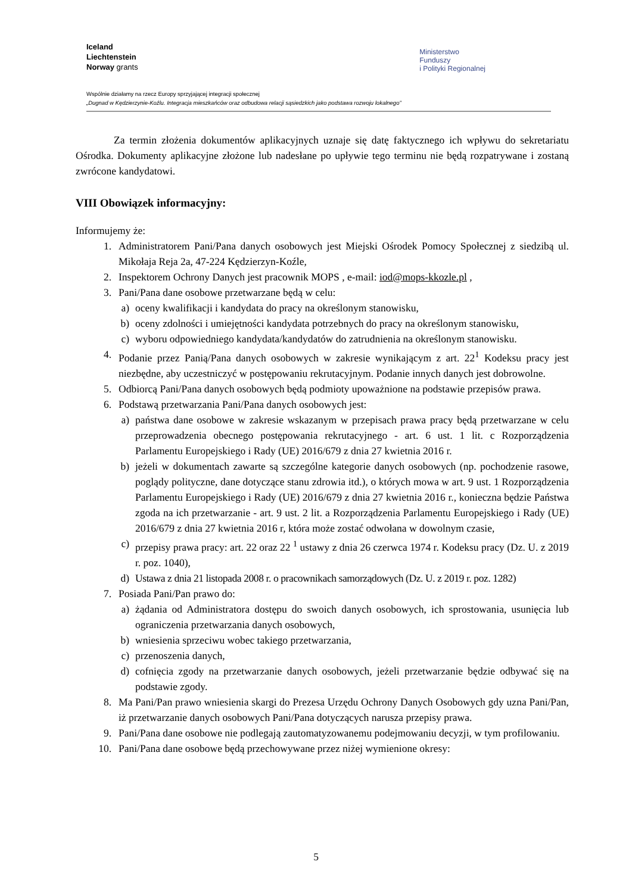Iceland
Liechtenstein
Norway grants
Ministerstwo
Funduszy
i Polityki Regionalnej
Wspólnie działamy na rzecz Europy sprzyjającej integracji społecznej
„Dugnad w Kędzierzynie-Koźlu. Integracja mieszkańców oraz odbudowa relacji sąsiedzkich jako podstawa rozwoju lokalnego”
Za termin złożenia dokumentów aplikacyjnych uznaje się datę faktycznego ich wpływu do sekretariatu Ośrodka. Dokumenty aplikacyjne złożone lub nadesłane po upływie tego terminu nie będą rozpatrywane i zostaną zwrócone kandydatowi.
VIII Obowiązek informacyjny:
Informujemy że:
1. Administratorem Pani/Pana danych osobowych jest Miejski Ośrodek Pomocy Społecznej z siedzibą ul. Mikołaja Reja 2a, 47-224 Kędzierzyn-Koźle,
2. Inspektorem Ochrony Danych jest pracownik MOPS , e-mail: iod@mops-kkozle.pl ,
3. Pani/Pana dane osobowe przetwarzane będą w celu:
a) oceny kwalifikacji i kandydata do pracy na określonym stanowisku,
b) oceny zdolności i umiejętności kandydata potrzebnych do pracy na określonym stanowisku,
c) wyboru odpowiedniego kandydata/kandydatów do zatrudnienia na określonym stanowisku.
4. Podanie przez Panią/Pana danych osobowych w zakresie wynikającym z art. 22<sup>1</sup> Kodeksu pracy jest niezbędne, aby uczestniczyć w postępowaniu rekrutacyjnym. Podanie innych danych jest dobrowolne.
5. Odbiorcą Pani/Pana danych osobowych będą podmioty upoważnione na podstawie przepisów prawa.
6. Podstawą przetwarzania Pani/Pana danych osobowych jest:
a) państwa dane osobowe w zakresie wskazanym w przepisach prawa pracy będą przetwarzane w celu przeprowadzenia obecnego postępowania rekrutacyjnego - art. 6 ust. 1 lit. c Rozporządzenia Parlamentu Europejskiego i Rady (UE) 2016/679 z dnia 27 kwietnia 2016 r.
b) jeżeli w dokumentach zawarte są szczególne kategorie danych osobowych (np. pochodzenie rasowe, poglądy polityczne, dane dotyczące stanu zdrowia itd.), o których mowa w art. 9 ust. 1 Rozporządzenia Parlamentu Europejskiego i Rady (UE) 2016/679 z dnia 27 kwietnia 2016 r., konieczna będzie Państwa zgoda na ich przetwarzanie - art. 9 ust. 2 lit. a Rozporządzenia Parlamentu Europejskiego i Rady (UE) 2016/679 z dnia 27 kwietnia 2016 r, która może zostać odwołana w dowolnym czasie,
c) przepisy prawa pracy: art. 22 oraz 22 <sup>1</sup> ustawy z dnia 26 czerwca 1974 r. Kodeksu pracy (Dz. U. z 2019 r. poz. 1040),
d) Ustawa z dnia 21 listopada 2008 r. o pracownikach samorządowych (Dz. U. z 2019 r. poz. 1282)
7. Posiada Pani/Pan prawo do:
a) żądania od Administratora dostępu do swoich danych osobowych, ich sprostowania, usunięcia lub ograniczenia przetwarzania danych osobowych,
b) wniesienia sprzeciwu wobec takiego przetwarzania,
c) przenoszenia danych,
d) cofnięcia zgody na przetwarzanie danych osobowych, jeżeli przetwarzanie będzie odbywać się na podstawie zgody.
8. Ma Pani/Pan prawo wniesienia skargi do Prezesa Urzędu Ochrony Danych Osobowych gdy uzna Pani/Pan, iż przetwarzanie danych osobowych Pani/Pana dotyczących narusza przepisy prawa.
9. Pani/Pana dane osobowe nie podlegają zautomatyzowanemu podejmowaniu decyzji, w tym profilowaniu.
10. Pani/Pana dane osobowe będą przechowywane przez niżej wymienione okresy:
5